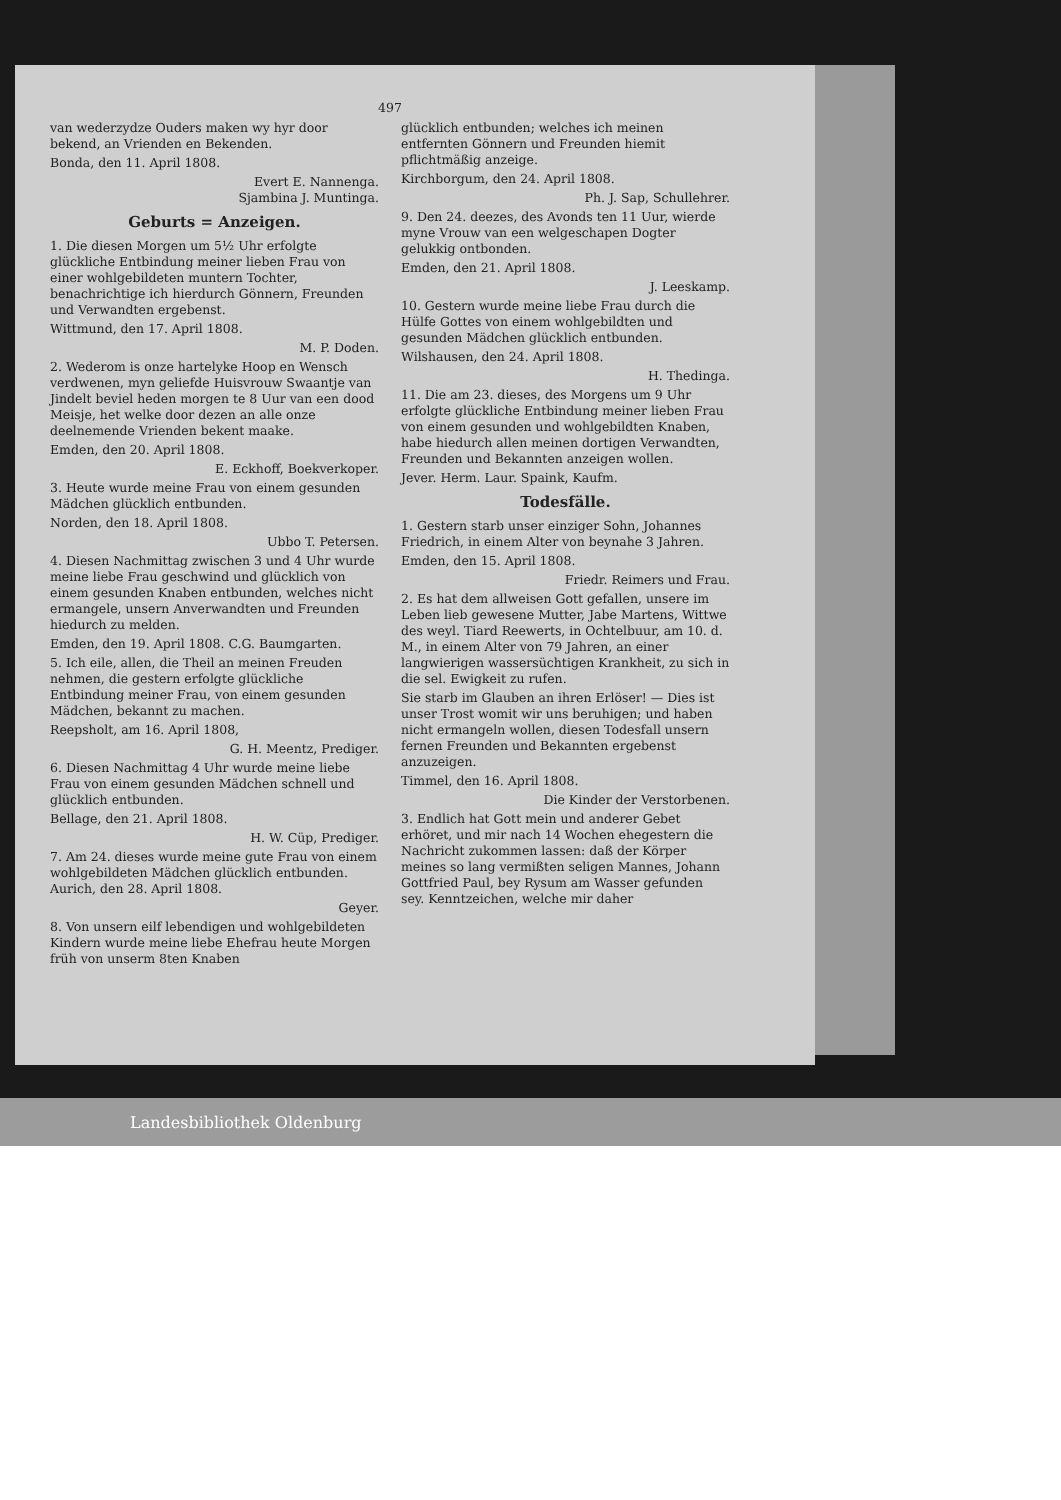497
van wederzydze Ouders maken wy hyr door bekend, an Vrienden en Bekenden.
Bonda, den 11. April 1808.
Evert E. Nannenga.
Sjambina J. Muntinga.
Geburts = Anzeigen.
1. Die diesen Morgen um 5½ Uhr erfolgte glückliche Entbindung meiner lieben Frau von einer wohlgebildeten muntern Tochter, benachrichtige ich hierdurch Gönnern, Freunden und Verwandten ergebenst.
Wittmund, den 17. April 1808.
M. P. Doden.
2. Wederom is onze hartelyke Hoop en Wensch verdwenen, myn geliefde Huisvrouw Swaantje van Jindelt beviel heden morgen te 8 Uur van een dood Meisje, het welke door dezen an alle onze deelnemende Vrienden bekent maake.
Emden, den 20. April 1808.
E. Eckhoff, Boekverkoper.
3. Heute wurde meine Frau von einem gesunden Mädchen glücklich entbunden.
Norden, den 18. April 1808.
Ubbo T. Petersen.
4. Diesen Nachmittag zwischen 3 und 4 Uhr wurde meine liebe Frau geschwind und glücklich von einem gesunden Knaben entbunden, welches nicht ermangele, unsern Anverwandten und Freunden hiedurch zu melden.
Emden, den 19. April 1808. C.G. Baumgarten.
5. Ich eile, allen, die Theil an meinen Freuden nehmen, die gestern erfolgte glückliche Entbindung meiner Frau, von einem gesunden Mädchen, bekannt zu machen.
Reepsholt, am 16. April 1808,
G. H. Meentz, Prediger.
6. Diesen Nachmittag 4 Uhr wurde meine liebe Frau von einem gesunden Mädchen schnell und glücklich entbunden.
Bellage, den 21. April 1808.
H. W. Cüp, Prediger.
7. Am 24. dieses wurde meine gute Frau von einem wohlgebildeten Mädchen glücklich entbunden. Aurich, den 28. April 1808.
Geyer.
8. Von unsern eilf lebendigen und wohlgebildeten Kindern wurde meine liebe Ehefrau heute Morgen früh von unserm 8ten Knaben
glücklich entbunden; welches ich meinen entfernten Gönnern und Freunden hiemit pflichtmäßig anzeige.
Kirchborgum, den 24. April 1808.
Ph. J. Sap, Schullehrer.
9. Den 24. deezes, des Avonds ten 11 Uur, wierde myne Vrouw van een welgeschapen Dogter gelukkig ontbonden.
Emden, den 21. April 1808.
J. Leeskamp.
10. Gestern wurde meine liebe Frau durch die Hülfe Gottes von einem wohlgebildten und gesunden Mädchen glücklich entbunden.
Wilshausen, den 24. April 1808.
H. Thedinga.
11. Die am 23. dieses, des Morgens um 9 Uhr erfolgte glückliche Entbindung meiner lieben Frau von einem gesunden und wohlgebildten Knaben, habe hiedurch allen meinen dortigen Verwandten, Freunden und Bekannten anzeigen wollen.
Jever. Herm. Laur. Spaink, Kaufm.
Todesfälle.
1. Gestern starb unser einziger Sohn, Johannes Friedrich, in einem Alter von beynahe 3 Jahren.
Emden, den 15. April 1808.
Friedr. Reimers und Frau.
2. Es hat dem allweisen Gott gefallen, unsere im Leben lieb gewesene Mutter, Jabe Martens, Wittwe des weyl. Tiard Reewerts, in Ochtelbuur, am 10. d. M., in einem Alter von 79 Jahren, an einer langwierigen wassersüchtigen Krankheit, zu sich in die sel. Ewigkeit zu rufen.
Sie starb im Glauben an ihren Erlöser! — Dies ist unser Trost womit wir uns beruhigen; und haben nicht ermangeln wollen, diesen Todesfall unsern fernen Freunden und Bekannten ergebenst anzuzeigen.
Timmel, den 16. April 1808.
Die Kinder der Verstorbenen.
3. Endlich hat Gott mein und anderer Gebet erhöret, und mir nach 14 Wochen ehegestern die Nachricht zukommen lassen: daß der Körper meines so lang vermißten seligen Mannes, Johann Gottfried Paul, bey Rysum am Wasser gefunden sey. Kenntzeichen, welche mir daher
Landesbibliothek Oldenburg